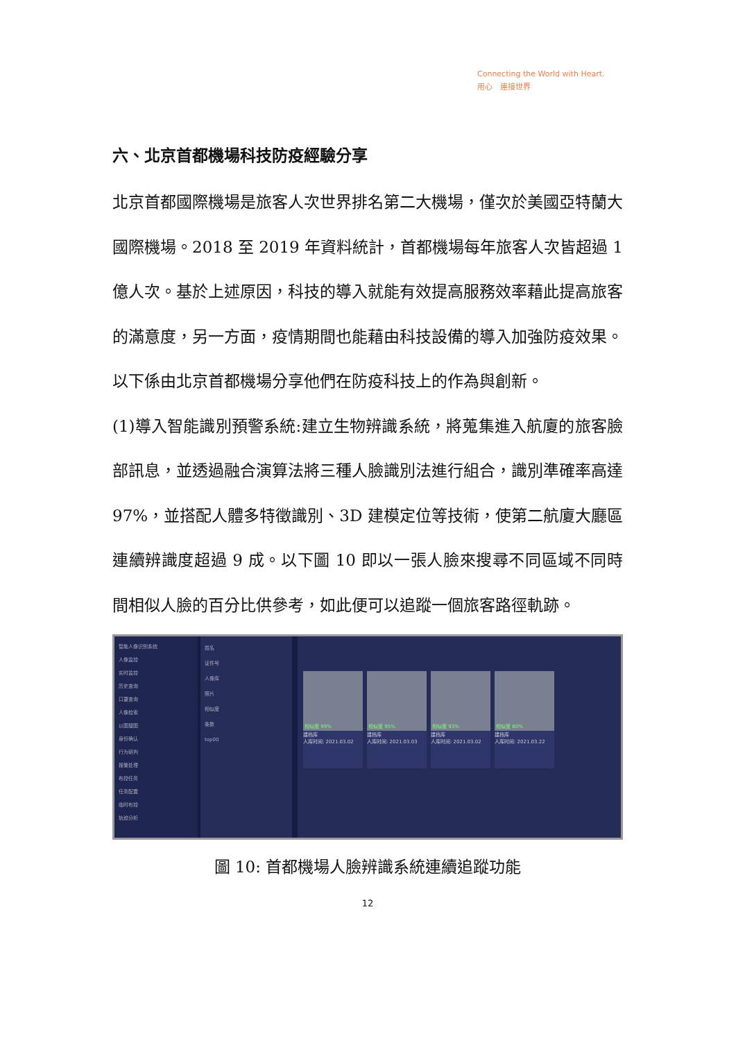Connecting the World with Heart.
用心　連接世界
六、北京首都機場科技防疫經驗分享
北京首都國際機場是旅客人次世界排名第二大機場，僅次於美國亞特蘭大國際機場。2018 至 2019 年資料統計，首都機場每年旅客人次皆超過 1 億人次。基於上述原因，科技的導入就能有效提高服務效率藉此提高旅客的滿意度，另一方面，疫情期間也能藉由科技設備的導入加強防疫效果。以下係由北京首都機場分享他們在防疫科技上的作為與創新。
(1)導入智能識別預警系統:建立生物辨識系統，將蒐集進入航廈的旅客臉部訊息，並透過融合演算法將三種人臉識別法進行組合，識別準確率高達 97%，並搭配人體多特徵識別、3D 建模定位等技術，使第二航廈大廳區連續辨識度超過 9 成。以下圖 10 即以一張人臉來搜尋不同區域不同時間相似人臉的百分比供參考，如此便可以追蹤一個旅客路徑軌跡。
智能人像识别系统
人像监控
实时监控
历史查询
口罩查询
人像检索
以图搜图
身份确认
行为研判
报警处理
布控任务
任务配置
临时布控
轨迹分析
姓名
证件号
人像库
照片
相似度
条数
top00
相似度 99%
建档库
人库时间: 2021.03.02
相似度 95%
建档库
人库时间: 2021.03.03
相似度 93%
建档库
人库时间: 2021.03.02
相似度 80%
建档库
人库时间: 2021.03.22
圖 10: 首都機場人臉辨識系統連續追蹤功能
12